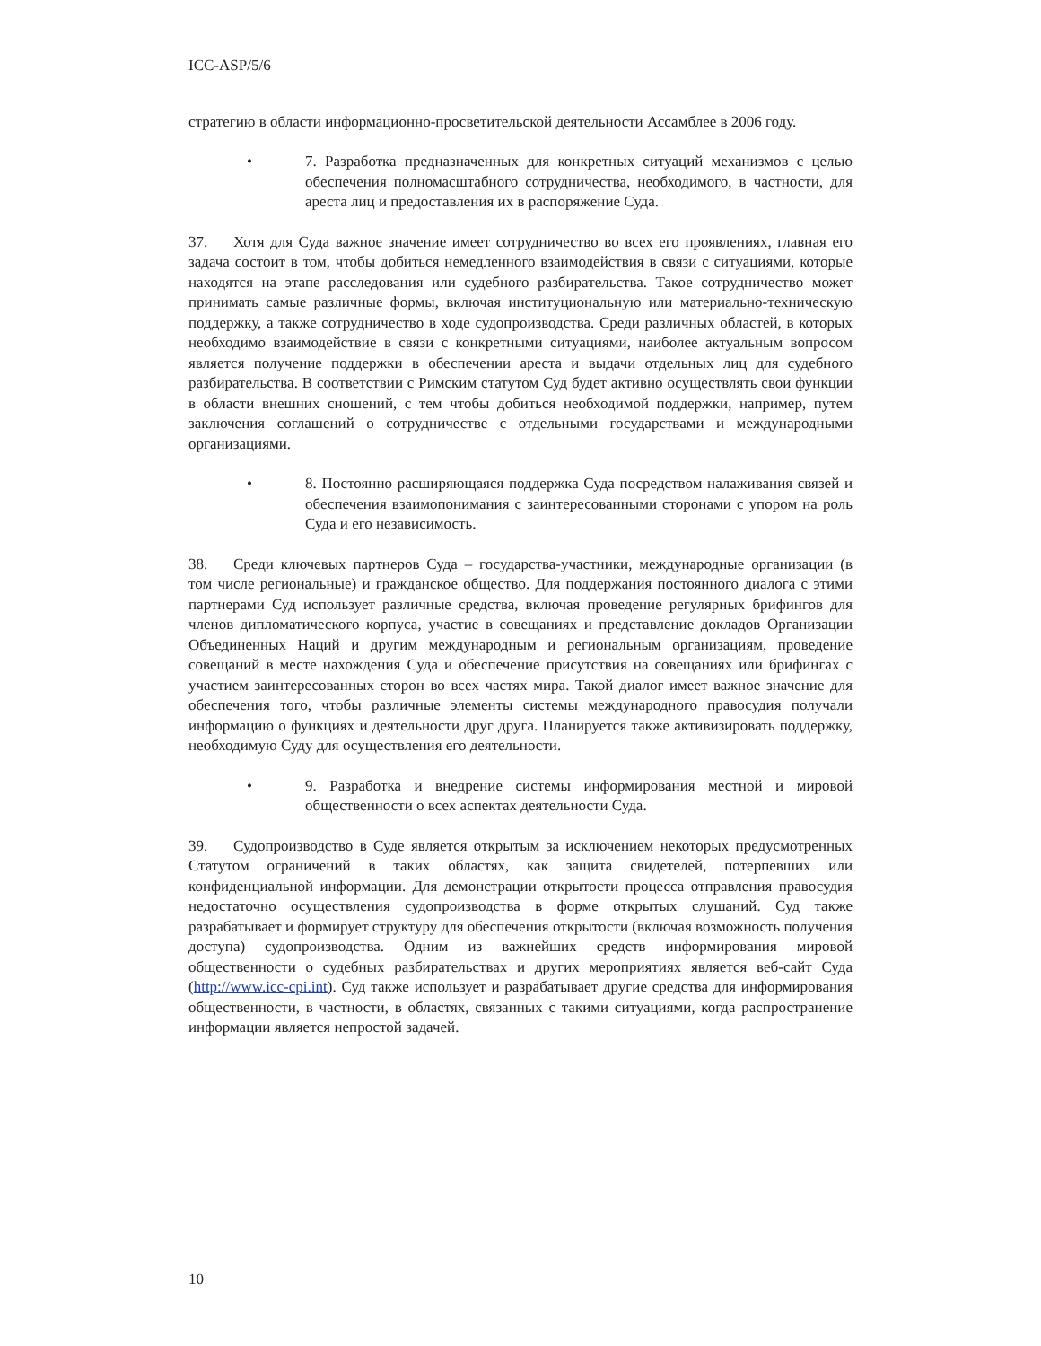ICC-ASP/5/6
стратегию в области информационно-просветительской деятельности Ассамблее в 2006 году.
• 7. Разработка предназначенных для конкретных ситуаций механизмов с целью обеспечения полномасштабного сотрудничества, необходимого, в частности, для ареста лиц и предоставления их в распоряжение Суда.
37. Хотя для Суда важное значение имеет сотрудничество во всех его проявлениях, главная его задача состоит в том, чтобы добиться немедленного взаимодействия в связи с ситуациями, которые находятся на этапе расследования или судебного разбирательства. Такое сотрудничество может принимать самые различные формы, включая институциональную или материально-техническую поддержку, а также сотрудничество в ходе судопроизводства. Среди различных областей, в которых необходимо взаимодействие в связи с конкретными ситуациями, наиболее актуальным вопросом является получение поддержки в обеспечении ареста и выдачи отдельных лиц для судебного разбирательства. В соответствии с Римским статутом Суд будет активно осуществлять свои функции в области внешних сношений, с тем чтобы добиться необходимой поддержки, например, путем заключения соглашений о сотрудничестве с отдельными государствами и международными организациями.
• 8. Постоянно расширяющаяся поддержка Суда посредством налаживания связей и обеспечения взаимопонимания с заинтересованными сторонами с упором на роль Суда и его независимость.
38. Среди ключевых партнеров Суда – государства-участники, международные организации (в том числе региональные) и гражданское общество. Для поддержания постоянного диалога с этими партнерами Суд использует различные средства, включая проведение регулярных брифингов для членов дипломатического корпуса, участие в совещаниях и представление докладов Организации Объединенных Наций и другим международным и региональным организациям, проведение совещаний в месте нахождения Суда и обеспечение присутствия на совещаниях или брифингах с участием заинтересованных сторон во всех частях мира. Такой диалог имеет важное значение для обеспечения того, чтобы различные элементы системы международного правосудия получали информацию о функциях и деятельности друг друга. Планируется также активизировать поддержку, необходимую Суду для осуществления его деятельности.
• 9. Разработка и внедрение системы информирования местной и мировой общественности о всех аспектах деятельности Суда.
39. Судопроизводство в Суде является открытым за исключением некоторых предусмотренных Статутом ограничений в таких областях, как защита свидетелей, потерпевших или конфиденциальной информации. Для демонстрации открытости процесса отправления правосудия недостаточно осуществления судопроизводства в форме открытых слушаний. Суд также разрабатывает и формирует структуру для обеспечения открытости (включая возможность получения доступа) судопроизводства. Одним из важнейших средств информирования мировой общественности о судебных разбирательствах и других мероприятиях является веб-сайт Суда (http://www.icc-cpi.int). Суд также использует и разрабатывает другие средства для информирования общественности, в частности, в областях, связанных с такими ситуациями, когда распространение информации является непростой задачей.
10